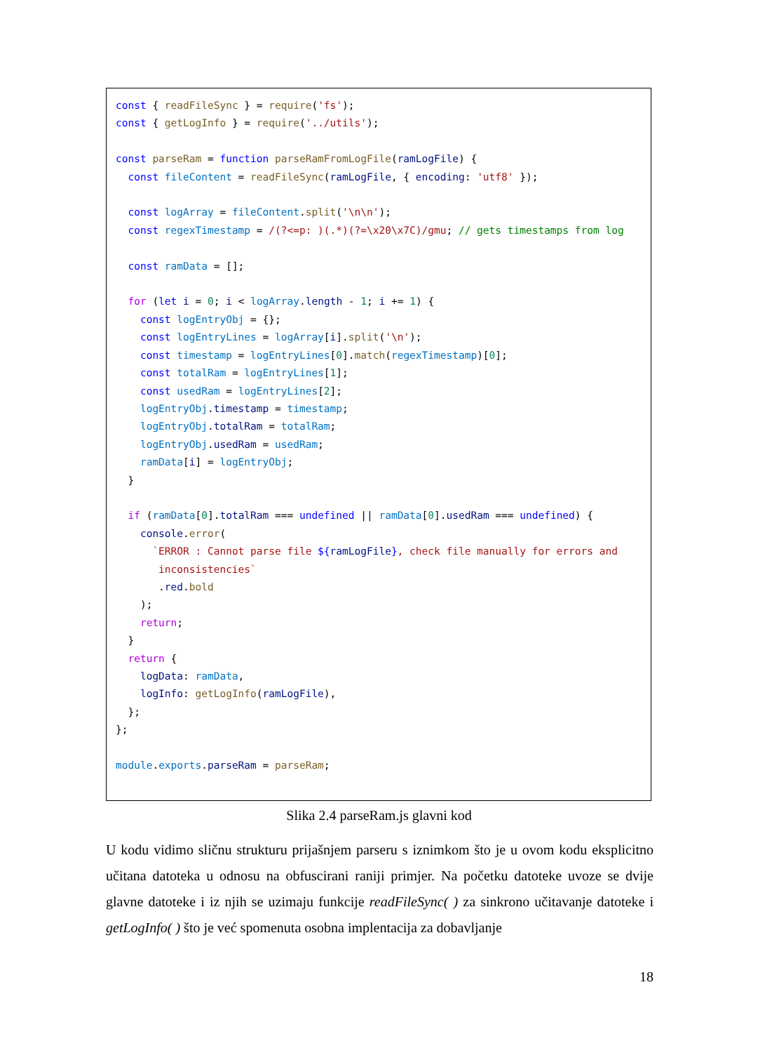const { readFileSync } = require('fs');
const { getLogInfo } = require('../utils');

const parseRam = function parseRamFromLogFile(ramLogFile) {
  const fileContent = readFileSync(ramLogFile, { encoding: 'utf8' });

  const logArray = fileContent.split('\n\n');
  const regexTimestamp = /(?<=p: )(.*)(?=\x20\x7C)/gmu; // gets timestamps from log

  const ramData = [];

  for (let i = 0; i < logArray.length - 1; i += 1) {
    const logEntryObj = {};
    const logEntryLines = logArray[i].split('\n');
    const timestamp = logEntryLines[0].match(regexTimestamp)[0];
    const totalRam = logEntryLines[1];
    const usedRam = logEntryLines[2];
    logEntryObj.timestamp = timestamp;
    logEntryObj.totalRam = totalRam;
    logEntryObj.usedRam = usedRam;
    ramData[i] = logEntryObj;
  }

  if (ramData[0].totalRam === undefined || ramData[0].usedRam === undefined) {
    console.error(
      `ERROR : Cannot parse file ${ramLogFile}, check file manually for errors and
       inconsistencies`
       .red.bold
    );
    return;
  }
  return {
    logData: ramData,
    logInfo: getLogInfo(ramLogFile),
  };
};

module.exports.parseRam = parseRam;
Slika 2.4 parseRam.js glavni kod
U kodu vidimo sličnu strukturu prijašnjem parseru s iznimkom što je u ovom kodu eksplicitno učitana datoteka u odnosu na obfuscirani raniji primjer. Na početku datoteke uvoze se dvije glavne datoteke i iz njih se uzimaju funkcije readFileSync( ) za sinkrono učitavanje datoteke i getLogInfo( ) što je već spomenuta osobna implentacija za dobavljanje
18